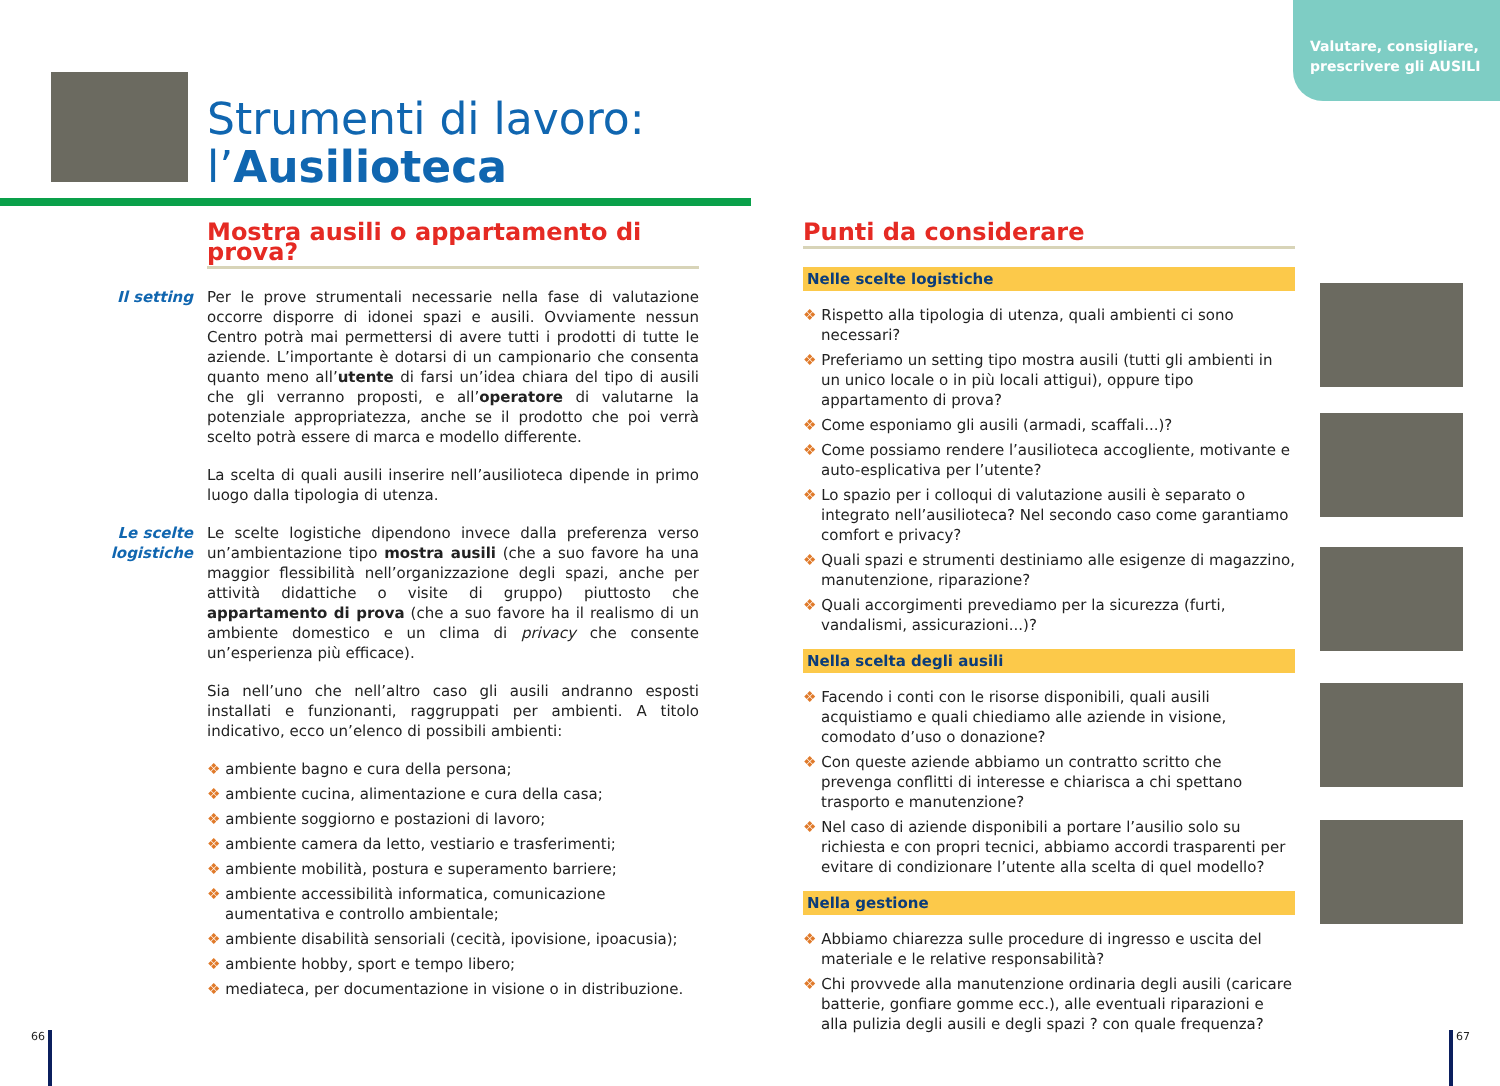Valutare, consigliare, prescrivere gli AUSILI
Strumenti di lavoro:
l’Ausilioteca
Mostra ausili o appartamento di prova?
Il setting
Per le prove strumentali necessarie nella fase di valutazione occorre disporre di idonei spazi e ausili. Ovviamente nessun Centro potrà mai permettersi di avere tutti i prodotti di tutte le aziende. L’importante è dotarsi di un campionario che consenta quanto meno all’utente di farsi un’idea chiara del tipo di ausili che gli verranno proposti, e all’operatore di valutarne la potenziale appropriatezza, anche se il prodotto che poi verrà scelto potrà essere di marca e modello differente.
La scelta di quali ausili inserire nell’ausilioteca dipende in primo luogo dalla tipologia di utenza.
Le scelte logistiche
Le scelte logistiche dipendono invece dalla preferenza verso un’ambientazione tipo mostra ausili (che a suo favore ha una maggior flessibilità nell’organizzazione degli spazi, anche per attività didattiche o visite di gruppo) piuttosto che appartamento di prova (che a suo favore ha il realismo di un ambiente domestico e un clima di privacy che consente un’esperienza più efficace).
Sia nell’uno che nell’altro caso gli ausili andranno esposti installati e funzionanti, raggruppati per ambienti. A titolo indicativo, ecco un’elenco di possibili ambienti:
❖ ambiente bagno e cura della persona;
❖ ambiente cucina, alimentazione e cura della casa;
❖ ambiente soggiorno e postazioni di lavoro;
❖ ambiente camera da letto, vestiario e trasferimenti;
❖ ambiente mobilità, postura e superamento barriere;
❖ ambiente accessibilità informatica, comunicazione aumentativa e controllo ambientale;
❖ ambiente disabilità sensoriali (cecità, ipovisione, ipoacusia);
❖ ambiente hobby, sport e tempo libero;
❖ mediateca, per documentazione in visione o in distribuzione.
Punti da considerare
Nelle scelte logistiche
❖ Rispetto alla tipologia di utenza, quali ambienti ci sono necessari?
❖ Preferiamo un setting tipo mostra ausili (tutti gli ambienti in un unico locale o in più locali attigui), oppure tipo appartamento di prova?
❖ Come esponiamo gli ausili (armadi, scaffali...)?
❖ Come possiamo rendere l’ausilioteca accogliente, motivante e auto-esplicativa per l’utente?
❖ Lo spazio per i colloqui di valutazione ausili è separato o integrato nell’ausilioteca? Nel secondo caso come garantiamo comfort e privacy?
❖ Quali spazi e strumenti destiniamo alle esigenze di magazzino, manutenzione, riparazione?
❖ Quali accorgimenti prevediamo per la sicurezza (furti, vandalismi, assicurazioni...)?
Nella scelta degli ausili
❖ Facendo i conti con le risorse disponibili, quali ausili acquistiamo e quali chiediamo alle aziende in visione, comodato d’uso o donazione?
❖ Con queste aziende abbiamo un contratto scritto che prevenga conflitti di interesse e chiarisca a chi spettano trasporto e manutenzione?
❖ Nel caso di aziende disponibili a portare l’ausilio solo su richiesta e con propri tecnici, abbiamo accordi trasparenti per evitare di condizionare l’utente alla scelta di quel modello?
Nella gestione
❖ Abbiamo chiarezza sulle procedure di ingresso e uscita del materiale e le relative responsabilità?
❖ Chi provvede alla manutenzione ordinaria degli ausili (caricare batterie, gonfiare gomme ecc.), alle eventuali riparazioni e alla pulizia degli ausili e degli spazi ? con quale frequenza?
66 67